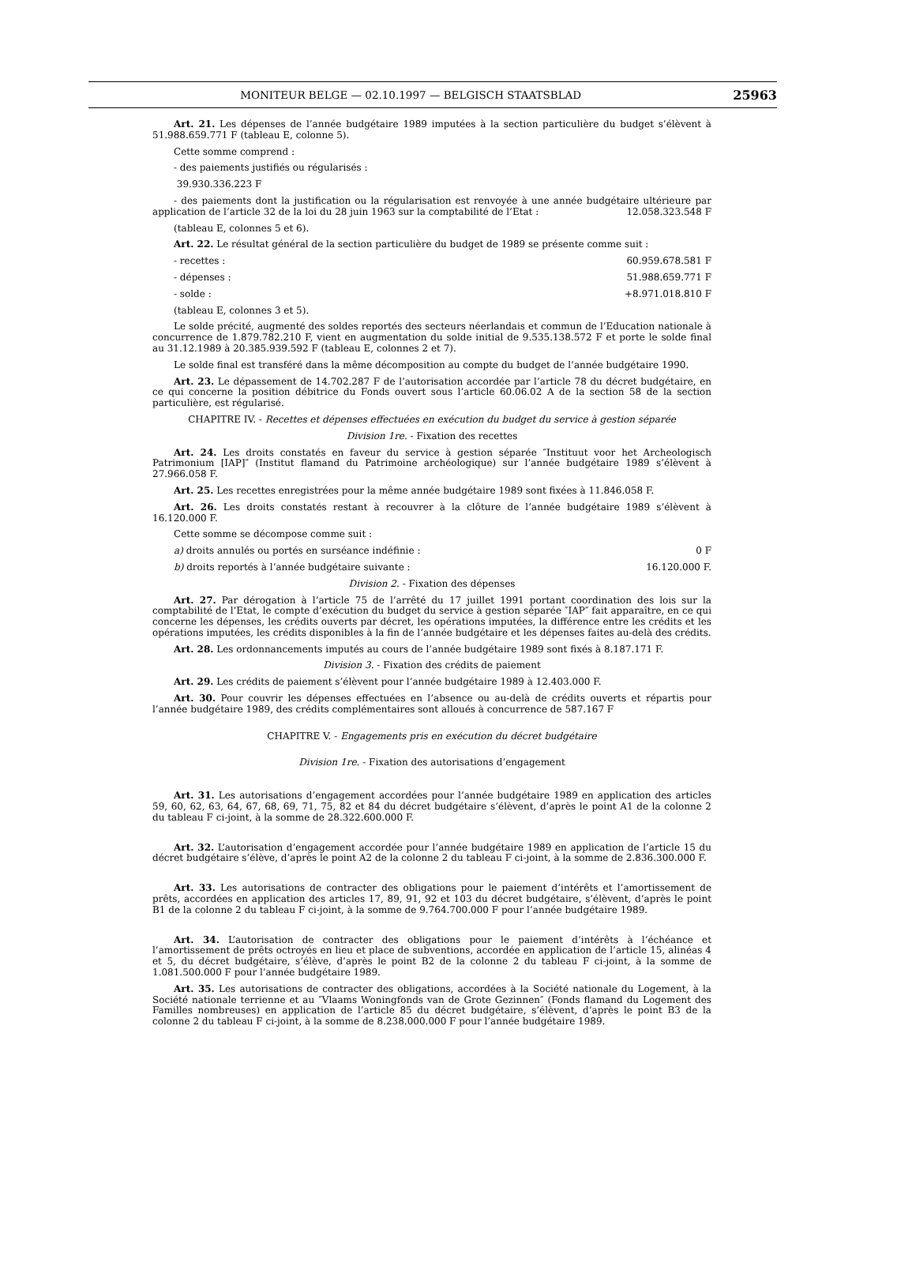MONITEUR BELGE — 02.10.1997 — BELGISCH STAATSBLAD
25963
Art. 21. Les dépenses de l’année budgétaire 1989 imputées à la section particulière du budget s’élèvent à 51.988.659.771 F (tableau E, colonne 5).
Cette somme comprend :
- des paiements justifiés ou régularisés :
39.930.336.223 F
- des paiements dont la justification ou la régularisation est renvoyée à une année budgétaire ultérieure par application de l’article 32 de la loi du 28 juin 1963 sur la comptabilité de l’Etat : 12.058.323.548 F
(tableau E, colonnes 5 et 6).
Art. 22. Le résultat général de la section particulière du budget de 1989 se présente comme suit :
- recettes : 60.959.678.581 F
- dépenses : 51.988.659.771 F
- solde : +8.971.018.810 F
(tableau E, colonnes 3 et 5).
Le solde précité, augmenté des soldes reportés des secteurs néerlandais et commun de l’Education nationale à concurrence de 1.879.782.210 F, vient en augmentation du solde initial de 9.535.138.572 F et porte le solde final au 31.12.1989 à 20.385.939.592 F (tableau E, colonnes 2 et 7).
Le solde final est transféré dans la même décomposition au compte du budget de l’année budgétaire 1990.
Art. 23. Le dépassement de 14.702.287 F de l’autorisation accordée par l’article 78 du décret budgétaire, en ce qui concerne la position débitrice du Fonds ouvert sous l’article 60.06.02 A de la section 58 de la section particulière, est régularisé.
CHAPITRE IV. - Recettes et dépenses effectuées en exécution du budget du service à gestion séparée
Division 1re. - Fixation des recettes
Art. 24. Les droits constatés en faveur du service à gestion séparée ″Instituut voor het Archeologisch Patrimonium [IAP]″ (Institut flamand du Patrimoine archéologique) sur l’année budgétaire 1989 s’élèvent à 27.966.058 F.
Art. 25. Les recettes enregistrées pour la même année budgétaire 1989 sont fixées à 11.846.058 F.
Art. 26. Les droits constatés restant à recouvrer à la clôture de l’année budgétaire 1989 s’élèvent à 16.120.000 F.
Cette somme se décompose comme suit :
a) droits annulés ou portés en surséance indéfinie : 0 F
b) droits reportés à l’année budgétaire suivante : 16.120.000 F.
Division 2. - Fixation des dépenses
Art. 27. Par dérogation à l’article 75 de l’arrêté du 17 juillet 1991 portant coordination des lois sur la comptabilité de l’Etat, le compte d’exécution du budget du service à gestion séparée ″IAP″ fait apparaître, en ce qui concerne les dépenses, les crédits ouverts par décret, les opérations imputées, la différence entre les crédits et les opérations imputées, les crédits disponibles à la fin de l’année budgétaire et les dépenses faites au-delà des crédits.
Art. 28. Les ordonnancements imputés au cours de l’année budgétaire 1989 sont fixés à 8.187.171 F.
Division 3. - Fixation des crédits de paiement
Art. 29. Les crédits de paiement s’élèvent pour l’année budgétaire 1989 à 12.403.000 F.
Art. 30. Pour couvrir les dépenses effectuées en l’absence ou au-delà de crédits ouverts et répartis pour l’année budgétaire 1989, des crédits complémentaires sont alloués à concurrence de 587.167 F
CHAPITRE V. - Engagements pris en exécution du décret budgétaire
Division 1re. - Fixation des autorisations d’engagement
Art. 31. Les autorisations d’engagement accordées pour l’année budgétaire 1989 en application des articles 59, 60, 62, 63, 64, 67, 68, 69, 71, 75, 82 et 84 du décret budgétaire s’élèvent, d’après le point A1 de la colonne 2 du tableau F ci-joint, à la somme de 28.322.600.000 F.
Art. 32. L’autorisation d’engagement accordée pour l’année budgétaire 1989 en application de l’article 15 du décret budgétaire s’élève, d’après le point A2 de la colonne 2 du tableau F ci-joint, à la somme de 2.836.300.000 F.
Art. 33. Les autorisations de contracter des obligations pour le paiement d’intérêts et l’amortissement de prêts, accordées en application des articles 17, 89, 91, 92 et 103 du décret budgétaire, s’élèvent, d’après le point B1 de la colonne 2 du tableau F ci-joint, à la somme de 9.764.700.000 F pour l’année budgétaire 1989.
Art. 34. L’autorisation de contracter des obligations pour le paiement d’intérêts à l’échéance et l’amortissement de prêts octroyés en lieu et place de subventions, accordée en application de l’article 15, alinéas 4 et 5, du décret budgétaire, s’élève, d’après le point B2 de la colonne 2 du tableau F ci-joint, à la somme de 1.081.500.000 F pour l’année budgétaire 1989.
Art. 35. Les autorisations de contracter des obligations, accordées à la Société nationale du Logement, à la Société nationale terrienne et au ″Vlaams Woningfonds van de Grote Gezinnen″ (Fonds flamand du Logement des Familles nombreuses) en application de l’article 85 du décret budgétaire, s’élèvent, d’après le point B3 de la colonne 2 du tableau F ci-joint, à la somme de 8.238.000.000 F pour l’année budgétaire 1989.